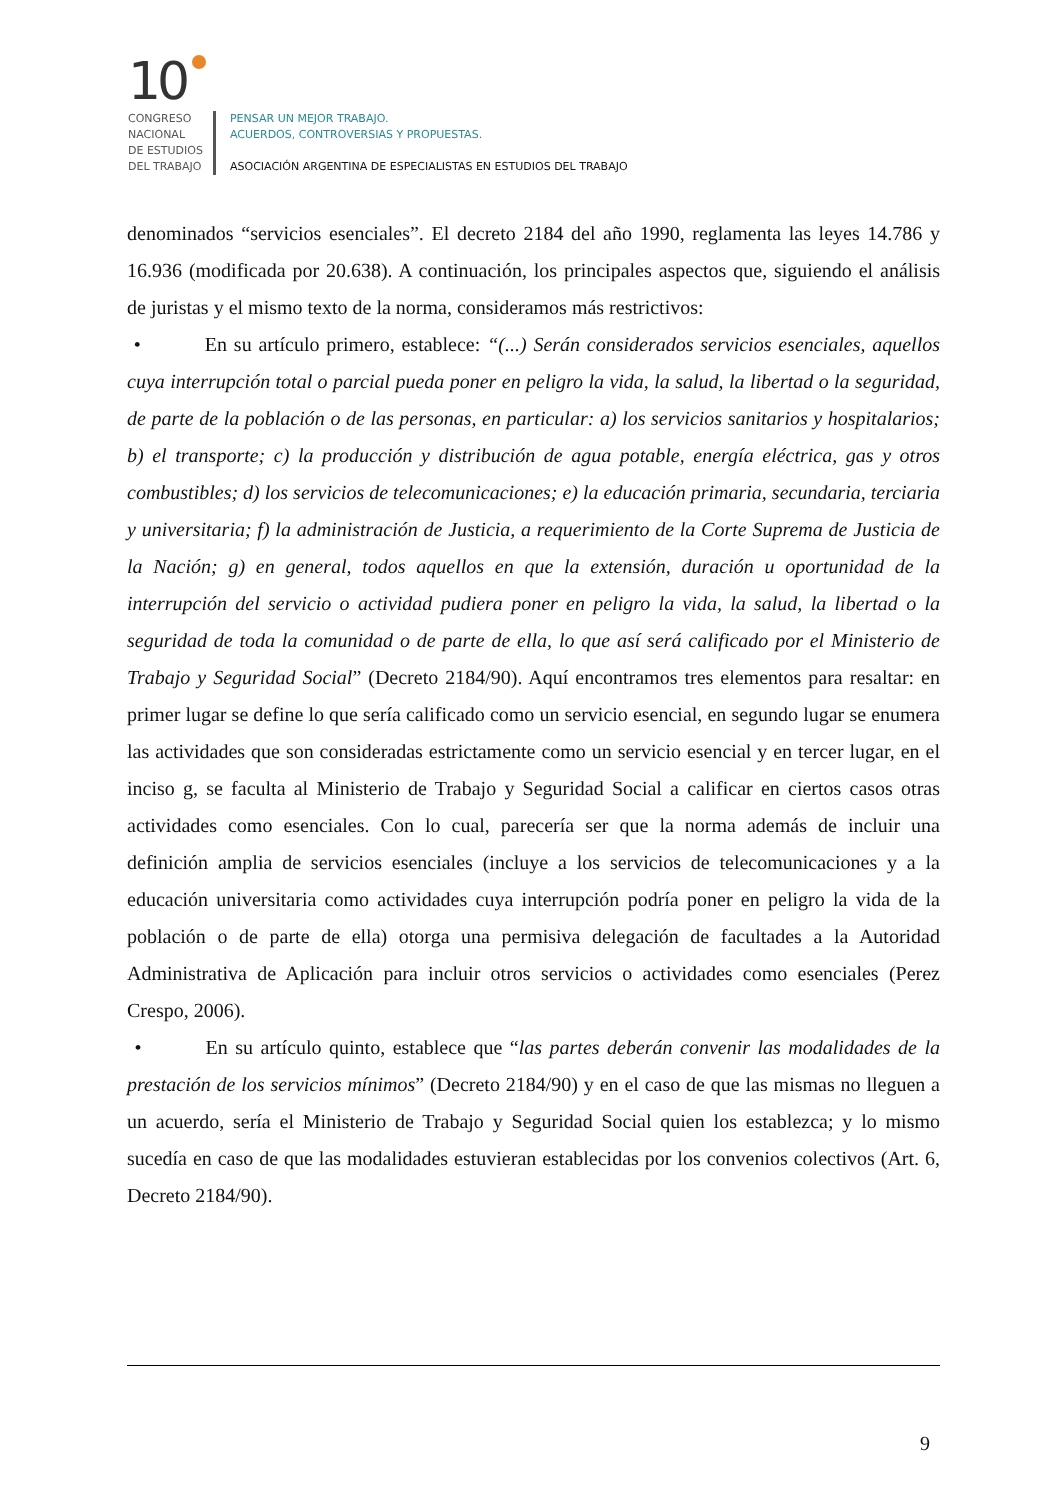10
CONGRESO
NACIONAL
DE ESTUDIOS
DEL TRABAJO
PENSAR UN MEJOR TRABAJO.
ACUERDOS, CONTROVERSIAS Y PROPUESTAS.
ASOCIACIÓN ARGENTINA DE ESPECIALISTAS EN ESTUDIOS DEL TRABAJO
denominados “servicios esenciales”. El decreto 2184 del año 1990, reglamenta las leyes 14.786 y 16.936 (modificada por 20.638). A continuación, los principales aspectos que, siguiendo el análisis de juristas y el mismo texto de la norma, consideramos más restrictivos:
• En su artículo primero, establece: “(...) Serán considerados servicios esenciales, aquellos cuya interrupción total o parcial pueda poner en peligro la vida, la salud, la libertad o la seguridad, de parte de la población o de las personas, en particular: a) los servicios sanitarios y hospitalarios; b) el transporte; c) la producción y distribución de agua potable, energía eléctrica, gas y otros combustibles; d) los servicios de telecomunicaciones; e) la educación primaria, secundaria, terciaria y universitaria; f) la administración de Justicia, a requerimiento de la Corte Suprema de Justicia de la Nación; g) en general, todos aquellos en que la extensión, duración u oportunidad de la interrupción del servicio o actividad pudiera poner en peligro la vida, la salud, la libertad o la seguridad de toda la comunidad o de parte de ella, lo que así será calificado por el Ministerio de Trabajo y Seguridad Social” (Decreto 2184/90). Aquí encontramos tres elementos para resaltar: en primer lugar se define lo que sería calificado como un servicio esencial, en segundo lugar se enumera las actividades que son consideradas estrictamente como un servicio esencial y en tercer lugar, en el inciso g, se faculta al Ministerio de Trabajo y Seguridad Social a calificar en ciertos casos otras actividades como esenciales. Con lo cual, parecería ser que la norma además de incluir una definición amplia de servicios esenciales (incluye a los servicios de telecomunicaciones y a la educación universitaria como actividades cuya interrupción podría poner en peligro la vida de la población o de parte de ella) otorga una permisiva delegación de facultades a la Autoridad Administrativa de Aplicación para incluir otros servicios o actividades como esenciales (Perez Crespo, 2006).
• En su artículo quinto, establece que “las partes deberán convenir las modalidades de la prestación de los servicios mínimos” (Decreto 2184/90) y en el caso de que las mismas no lleguen a un acuerdo, sería el Ministerio de Trabajo y Seguridad Social quien los establezca; y lo mismo sucedía en caso de que las modalidades estuvieran establecidas por los convenios colectivos (Art. 6, Decreto 2184/90).
9